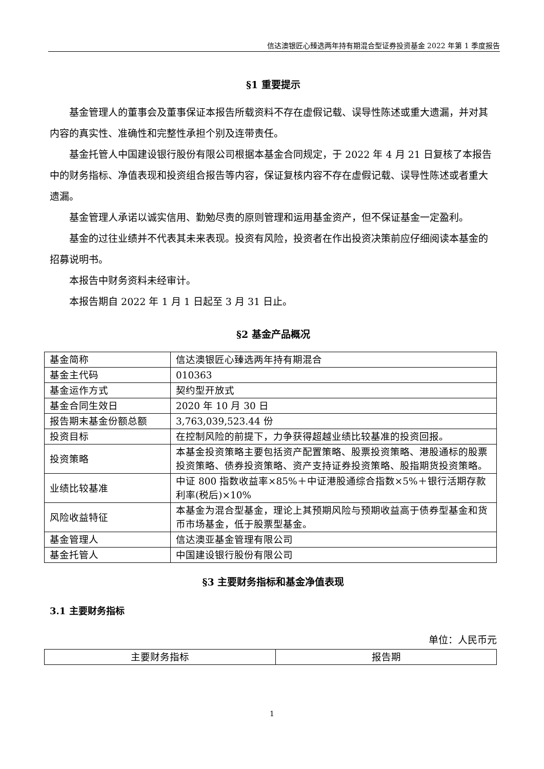信达澳银匠心臻选两年持有期混合型证券投资基金 2022 年第 1 季度报告
§1 重要提示
基金管理人的董事会及董事保证本报告所载资料不存在虚假记载、误导性陈述或重大遗漏，并对其内容的真实性、准确性和完整性承担个别及连带责任。
基金托管人中国建设银行股份有限公司根据本基金合同规定，于 2022 年 4 月 21 日复核了本报告中的财务指标、净值表现和投资组合报告等内容，保证复核内容不存在虚假记载、误导性陈述或者重大遗漏。
基金管理人承诺以诚实信用、勤勉尽责的原则管理和运用基金资产，但不保证基金一定盈利。
基金的过往业绩并不代表其未来表现。投资有风险，投资者在作出投资决策前应仔细阅读本基金的招募说明书。
本报告中财务资料未经审计。
本报告期自 2022 年 1 月 1 日起至 3 月 31 日止。
§2 基金产品概况
| 基金简称 | 信达澳银匠心臻选两年持有期混合 |
| 基金主代码 | 010363 |
| 基金运作方式 | 契约型开放式 |
| 基金合同生效日 | 2020 年 10 月 30 日 |
| 报告期末基金份额总额 | 3,763,039,523.44 份 |
| 投资目标 | 在控制风险的前提下，力争获得超越业绩比较基准的投资回报。 |
| 投资策略 | 本基金投资策略主要包括资产配置策略、股票投资策略、港股通标的股票投资策略、债券投资策略、资产支持证券投资策略、股指期货投资策略。 |
| 业绩比较基准 | 中证 800 指数收益率×85%＋中证港股通综合指数×5%＋银行活期存款利率(税后)×10% |
| 风险收益特征 | 本基金为混合型基金，理论上其预期风险与预期收益高于债券型基金和货币市场基金，低于股票型基金。 |
| 基金管理人 | 信达澳亚基金管理有限公司 |
| 基金托管人 | 中国建设银行股份有限公司 |
§3 主要财务指标和基金净值表现
3.1 主要财务指标
单位：人民币元
| 主要财务指标 | 报告期 |
1